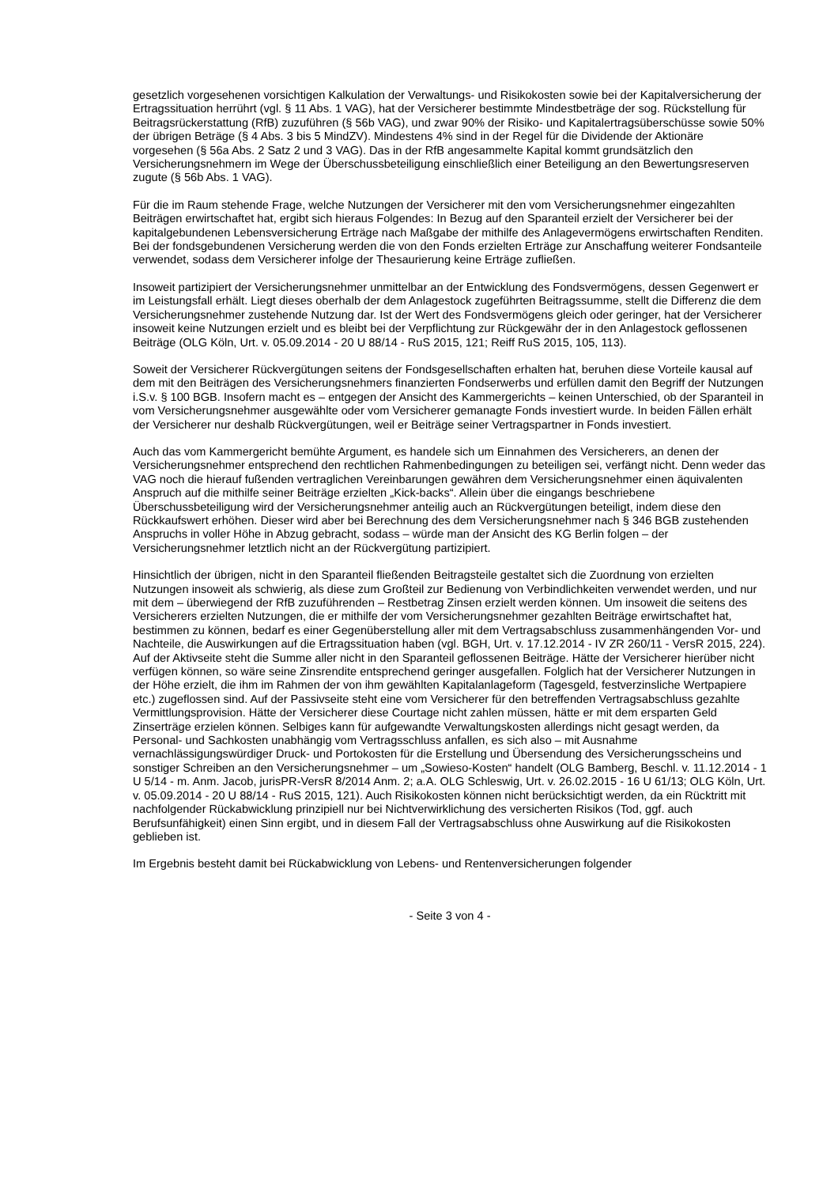gesetzlich vorgesehenen vorsichtigen Kalkulation der Verwaltungs- und Risikokosten sowie bei der Kapitalversicherung der Ertragssituation herrührt (vgl. § 11 Abs. 1 VAG), hat der Versicherer bestimmte Mindestbeträge der sog. Rückstellung für Beitragsrückerstattung (RfB) zuzuführen (§ 56b VAG), und zwar 90% der Risiko- und Kapitalertragsüberschüsse sowie 50% der übrigen Beträge (§ 4 Abs. 3 bis 5 MindZV). Mindestens 4% sind in der Regel für die Dividende der Aktionäre vorgesehen (§ 56a Abs. 2 Satz 2 und 3 VAG). Das in der RfB angesammelte Kapital kommt grundsätzlich den Versicherungsnehmern im Wege der Überschussbeteiligung einschließlich einer Beteiligung an den Bewertungsreserven zugute (§ 56b Abs. 1 VAG).
Für die im Raum stehende Frage, welche Nutzungen der Versicherer mit den vom Versicherungsnehmer eingezahlten Beiträgen erwirtschaftet hat, ergibt sich hieraus Folgendes: In Bezug auf den Sparanteil erzielt der Versicherer bei der kapitalgebundenen Lebensversicherung Erträge nach Maßgabe der mithilfe des Anlagevermögens erwirtschaften Renditen. Bei der fondsgebundenen Versicherung werden die von den Fonds erzielten Erträge zur Anschaffung weiterer Fondsanteile verwendet, sodass dem Versicherer infolge der Thesaurierung keine Erträge zufließen.
Insoweit partizipiert der Versicherungsnehmer unmittelbar an der Entwicklung des Fondsvermögens, dessen Gegenwert er im Leistungsfall erhält. Liegt dieses oberhalb der dem Anlagestock zugeführten Beitragssumme, stellt die Differenz die dem Versicherungsnehmer zustehende Nutzung dar. Ist der Wert des Fondsvermögens gleich oder geringer, hat der Versicherer insoweit keine Nutzungen erzielt und es bleibt bei der Verpflichtung zur Rückgewähr der in den Anlagestock geflossenen Beiträge (OLG Köln, Urt. v. 05.09.2014 - 20 U 88/14 - RuS 2015, 121; Reiff RuS 2015, 105, 113).
Soweit der Versicherer Rückvergütungen seitens der Fondsgesellschaften erhalten hat, beruhen diese Vorteile kausal auf dem mit den Beiträgen des Versicherungsnehmers finanzierten Fondserwerbs und erfüllen damit den Begriff der Nutzungen i.S.v. § 100 BGB. Insofern macht es – entgegen der Ansicht des Kammergerichts – keinen Unterschied, ob der Sparanteil in vom Versicherungsnehmer ausgewählte oder vom Versicherer gemanagte Fonds investiert wurde. In beiden Fällen erhält der Versicherer nur deshalb Rückvergütungen, weil er Beiträge seiner Vertragspartner in Fonds investiert.
Auch das vom Kammergericht bemühte Argument, es handele sich um Einnahmen des Versicherers, an denen der Versicherungsnehmer entsprechend den rechtlichen Rahmenbedingungen zu beteiligen sei, verfängt nicht. Denn weder das VAG noch die hierauf fußenden vertraglichen Vereinbarungen gewähren dem Versicherungsnehmer einen äquivalenten Anspruch auf die mithilfe seiner Beiträge erzielten „Kick-backs“. Allein über die eingangs beschriebene Überschussbeteiligung wird der Versicherungsnehmer anteilig auch an Rückvergütungen beteiligt, indem diese den Rückkaufswert erhöhen. Dieser wird aber bei Berechnung des dem Versicherungsnehmer nach § 346 BGB zustehenden Anspruchs in voller Höhe in Abzug gebracht, sodass – würde man der Ansicht des KG Berlin folgen – der Versicherungsnehmer letztlich nicht an der Rückvergütung partizipiert.
Hinsichtlich der übrigen, nicht in den Sparanteil fließenden Beitragsteile gestaltet sich die Zuordnung von erzielten Nutzungen insoweit als schwierig, als diese zum Großteil zur Bedienung von Verbindlichkeiten verwendet werden, und nur mit dem – überwiegend der RfB zuzuführenden – Restbetrag Zinsen erzielt werden können. Um insoweit die seitens des Versicherers erzielten Nutzungen, die er mithilfe der vom Versicherungsnehmer gezahlten Beiträge erwirtschaftet hat, bestimmen zu können, bedarf es einer Gegenüberstellung aller mit dem Vertragsabschluss zusammenhängenden Vor- und Nachteile, die Auswirkungen auf die Ertragssituation haben (vgl. BGH, Urt. v. 17.12.2014 - IV ZR 260/11 - VersR 2015, 224). Auf der Aktivseite steht die Summe aller nicht in den Sparanteil geflossenen Beiträge. Hätte der Versicherer hierüber nicht verfügen können, so wäre seine Zinsrendite entsprechend geringer ausgefallen. Folglich hat der Versicherer Nutzungen in der Höhe erzielt, die ihm im Rahmen der von ihm gewählten Kapitalanlageform (Tagesgeld, festverzinsliche Wertpapiere etc.) zugeflossen sind. Auf der Passivseite steht eine vom Versicherer für den betreffenden Vertragsabschluss gezahlte Vermittlungsprovision. Hätte der Versicherer diese Courtage nicht zahlen müssen, hätte er mit dem ersparten Geld Zinserträge erzielen können. Selbiges kann für aufgewandte Verwaltungskosten allerdings nicht gesagt werden, da Personal- und Sachkosten unabhängig vom Vertragsschluss anfallen, es sich also – mit Ausnahme vernachlässigungswürdiger Druck- und Portokosten für die Erstellung und Übersendung des Versicherungsscheins und sonstiger Schreiben an den Versicherungsnehmer – um „Sowieso-Kosten“ handelt (OLG Bamberg, Beschl. v. 11.12.2014 - 1 U 5/14 - m. Anm. Jacob, jurisPR-VersR 8/2014 Anm. 2; a.A. OLG Schleswig, Urt. v. 26.02.2015 - 16 U 61/13; OLG Köln, Urt. v. 05.09.2014 - 20 U 88/14 - RuS 2015, 121). Auch Risikokosten können nicht berücksichtigt werden, da ein Rücktritt mit nachfolgender Rückabwicklung prinzipiell nur bei Nichtverwirklichung des versicherten Risikos (Tod, ggf. auch Berufsunfähigkeit) einen Sinn ergibt, und in diesem Fall der Vertragsabschluss ohne Auswirkung auf die Risikokosten geblieben ist.
Im Ergebnis besteht damit bei Rückabwicklung von Lebens- und Rentenversicherungen folgender
- Seite 3 von 4 -